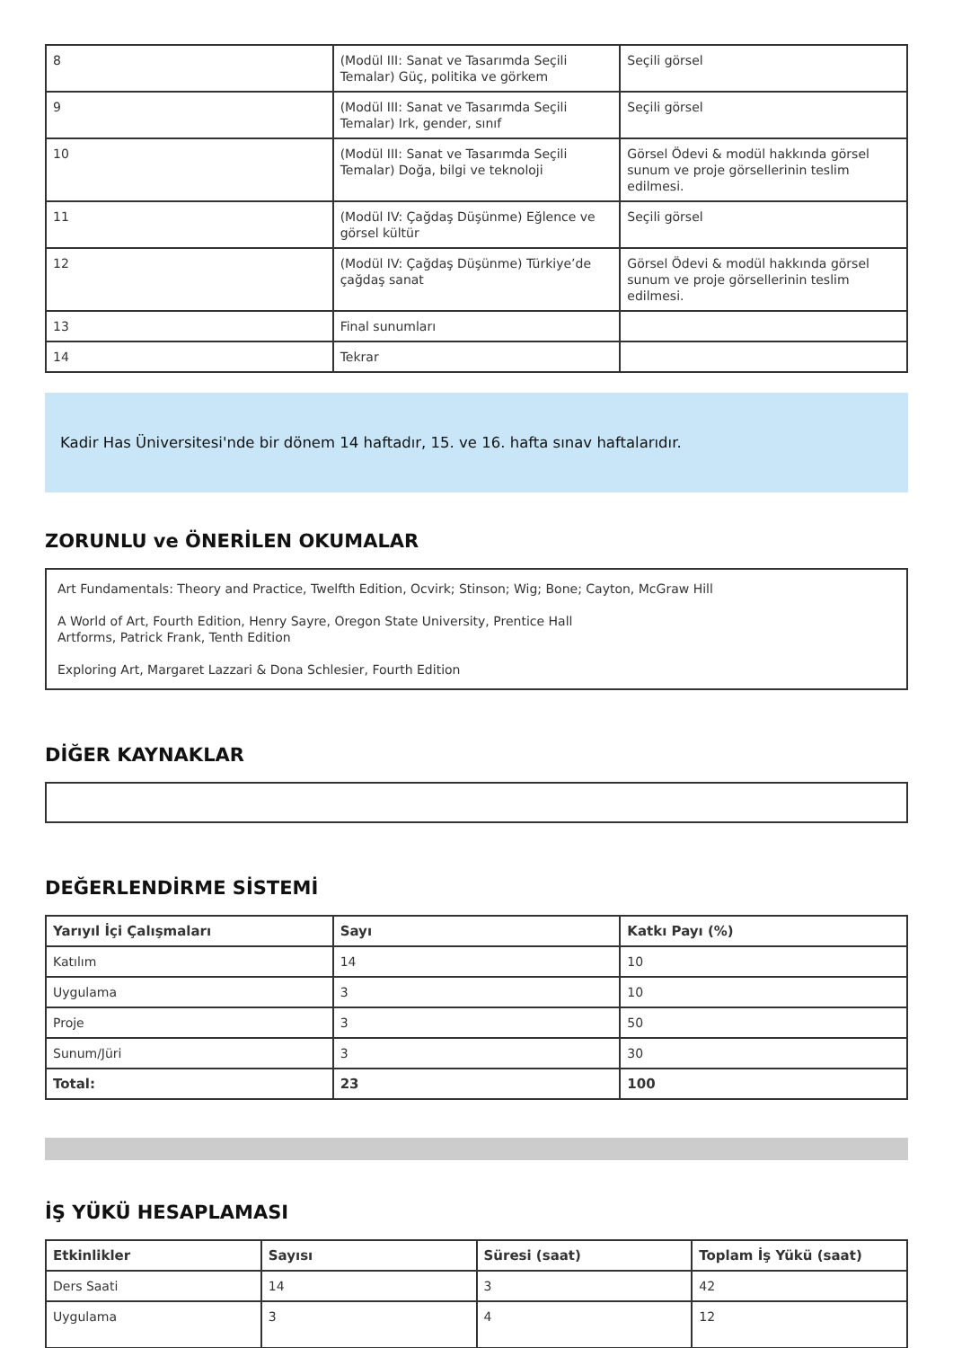| 8 | (Modül III: Sanat ve Tasarımda Seçili Temalar) Güç, politika ve görkem | Seçili görsel |
| 9 | (Modül III: Sanat ve Tasarımda Seçili Temalar) Irk, gender, sınıf | Seçili görsel |
| 10 | (Modül III: Sanat ve Tasarımda Seçili Temalar) Doğa, bilgi ve teknoloji | Görsel Ödevi & modül hakkında görsel sunum ve proje görsellerinin teslim edilmesi. |
| 11 | (Modül IV: Çağdaş Düşünme) Eğlence ve görsel kültür | Seçili görsel |
| 12 | (Modül IV: Çağdaş Düşünme) Türkiye’de çağdaş sanat | Görsel Ödevi & modül hakkında görsel sunum ve proje görsellerinin teslim edilmesi. |
| 13 | Final sunumları | |
| 14 | Tekrar | |
Kadir Has Üniversitesi'nde bir dönem 14 haftadır, 15. ve 16. hafta sınav haftalarıdır.
ZORUNLU ve ÖNERİLEN OKUMALAR
Art Fundamentals: Theory and Practice, Twelfth Edition, Ocvirk; Stinson; Wig; Bone; Cayton, McGraw Hill
A World of Art, Fourth Edition, Henry Sayre, Oregon State University, Prentice Hall
Artforms, Patrick Frank, Tenth Edition
Exploring Art, Margaret Lazzari & Dona Schlesier, Fourth Edition
DİĞER KAYNAKLAR
DEĞERLENDİRME SİSTEMİ
| Yarıyıl İçi Çalışmaları | Sayı | Katkı Payı (%) |
| --- | --- | --- |
| Katılım | 14 | 10 |
| Uygulama | 3 | 10 |
| Proje | 3 | 50 |
| Sunum/Jüri | 3 | 30 |
| Total: | 23 | 100 |
İŞ YÜKÜ HESAPLAMASI
| Etkinlikler | Sayısı | Süresi (saat) | Toplam İş Yükü (saat) |
| --- | --- | --- | --- |
| Ders Saati | 14 | 3 | 42 |
| Uygulama | 3 | 4 | 12 |